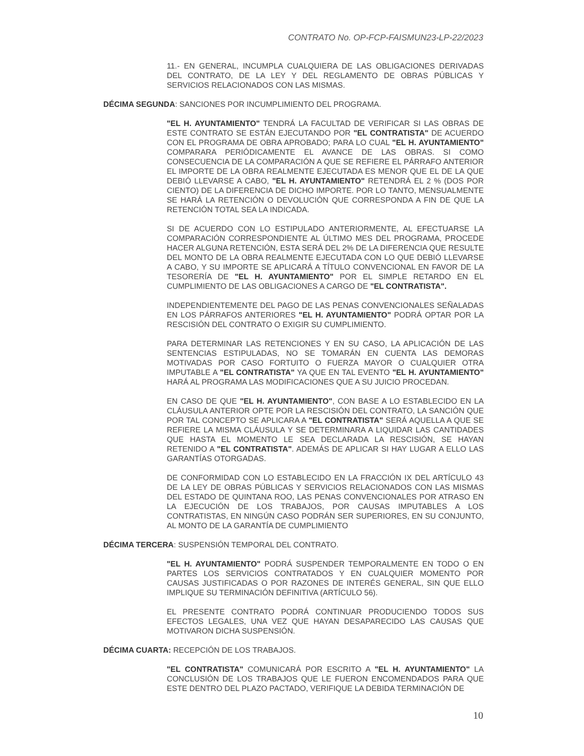CONTRATO No. OP-FCP-FAISMUN23-LP-22/2023
11.- EN GENERAL, INCUMPLA CUALQUIERA DE LAS OBLIGACIONES DERIVADAS DEL CONTRATO, DE LA LEY Y DEL REGLAMENTO DE OBRAS PÚBLICAS Y SERVICIOS RELACIONADOS CON LAS MISMAS.
DÉCIMA SEGUNDA: SANCIONES POR INCUMPLIMIENTO DEL PROGRAMA.
"EL H. AYUNTAMIENTO" TENDRÁ LA FACULTAD DE VERIFICAR SI LAS OBRAS DE ESTE CONTRATO SE ESTÁN EJECUTANDO POR "EL CONTRATISTA" DE ACUERDO CON EL PROGRAMA DE OBRA APROBADO; PARA LO CUAL "EL H. AYUNTAMIENTO" COMPARARA PERIÓDICAMENTE EL AVANCE DE LAS OBRAS. SI COMO CONSECUENCIA DE LA COMPARACIÓN A QUE SE REFIERE EL PÁRRAFO ANTERIOR EL IMPORTE DE LA OBRA REALMENTE EJECUTADA ES MENOR QUE EL DE LA QUE DEBIÓ LLEVARSE A CABO, "EL H. AYUNTAMIENTO" RETENDRÁ EL 2 % (DOS POR CIENTO) DE LA DIFERENCIA DE DICHO IMPORTE. POR LO TANTO, MENSUALMENTE SE HARÁ LA RETENCIÓN O DEVOLUCIÓN QUE CORRESPONDA A FIN DE QUE LA RETENCIÓN TOTAL SEA LA INDICADA.
SI DE ACUERDO CON LO ESTIPULADO ANTERIORMENTE, AL EFECTUARSE LA COMPARACIÓN CORRESPONDIENTE AL ÚLTIMO MES DEL PROGRAMA, PROCEDE HACER ALGUNA RETENCIÓN, ESTA SERÁ DEL 2% DE LA DIFERENCIA QUE RESULTE DEL MONTO DE LA OBRA REALMENTE EJECUTADA CON LO QUE DEBIÓ LLEVARSE A CABO, Y SU IMPORTE SE APLICARÁ A TÍTULO CONVENCIONAL EN FAVOR DE LA TESORERÍA DE "EL H. AYUNTAMIENTO" POR EL SIMPLE RETARDO EN EL CUMPLIMIENTO DE LAS OBLIGACIONES A CARGO DE "EL CONTRATISTA".
INDEPENDIENTEMENTE DEL PAGO DE LAS PENAS CONVENCIONALES SEÑALADAS EN LOS PÁRRAFOS ANTERIORES "EL H. AYUNTAMIENTO" PODRÁ OPTAR POR LA RESCISIÓN DEL CONTRATO O EXIGIR SU CUMPLIMIENTO.
PARA DETERMINAR LAS RETENCIONES Y EN SU CASO, LA APLICACIÓN DE LAS SENTENCIAS ESTIPULADAS, NO SE TOMARÁN EN CUENTA LAS DEMORAS MOTIVADAS POR CASO FORTUITO O FUERZA MAYOR O CUALQUIER OTRA IMPUTABLE A "EL CONTRATISTA" YA QUE EN TAL EVENTO "EL H. AYUNTAMIENTO" HARÁ AL PROGRAMA LAS MODIFICACIONES QUE A SU JUICIO PROCEDAN.
EN CASO DE QUE "EL H. AYUNTAMIENTO", CON BASE A LO ESTABLECIDO EN LA CLÁUSULA ANTERIOR OPTE POR LA RESCISIÓN DEL CONTRATO, LA SANCIÓN QUE POR TAL CONCEPTO SE APLICARA A "EL CONTRATISTA" SERÁ AQUELLA A QUE SE REFIERE LA MISMA CLÁUSULA Y SE DETERMINARA A LIQUIDAR LAS CANTIDADES QUE HASTA EL MOMENTO LE SEA DECLARADA LA RESCISIÓN, SE HAYAN RETENIDO A "EL CONTRATISTA". ADEMÁS DE APLICAR SI HAY LUGAR A ELLO LAS GARANTÍAS OTORGADAS.
DE CONFORMIDAD CON LO ESTABLECIDO EN LA FRACCIÓN IX DEL ARTÍCULO 43 DE LA LEY DE OBRAS PÚBLICAS Y SERVICIOS RELACIONADOS CON LAS MISMAS DEL ESTADO DE QUINTANA ROO, LAS PENAS CONVENCIONALES POR ATRASO EN LA EJECUCIÓN DE LOS TRABAJOS, POR CAUSAS IMPUTABLES A LOS CONTRATISTAS, EN NINGÚN CASO PODRÁN SER SUPERIORES, EN SU CONJUNTO, AL MONTO DE LA GARANTÍA DE CUMPLIMIENTO
DÉCIMA TERCERA: SUSPENSIÓN TEMPORAL DEL CONTRATO.
"EL H. AYUNTAMIENTO" PODRÁ SUSPENDER TEMPORALMENTE EN TODO O EN PARTES LOS SERVICIOS CONTRATADOS Y EN CUALQUIER MOMENTO POR CAUSAS JUSTIFICADAS O POR RAZONES DE INTERÉS GENERAL, SIN QUE ELLO IMPLIQUE SU TERMINACIÓN DEFINITIVA (ARTÍCULO 56).
EL PRESENTE CONTRATO PODRÁ CONTINUAR PRODUCIENDO TODOS SUS EFECTOS LEGALES, UNA VEZ QUE HAYAN DESAPARECIDO LAS CAUSAS QUE MOTIVARON DICHA SUSPENSIÓN.
DÉCIMA CUARTA: RECEPCIÓN DE LOS TRABAJOS.
"EL CONTRATISTA" COMUNICARÁ POR ESCRITO A "EL H. AYUNTAMIENTO" LA CONCLUSIÓN DE LOS TRABAJOS QUE LE FUERON ENCOMENDADOS PARA QUE ESTE DENTRO DEL PLAZO PACTADO, VERIFIQUE LA DEBIDA TERMINACIÓN DE
10